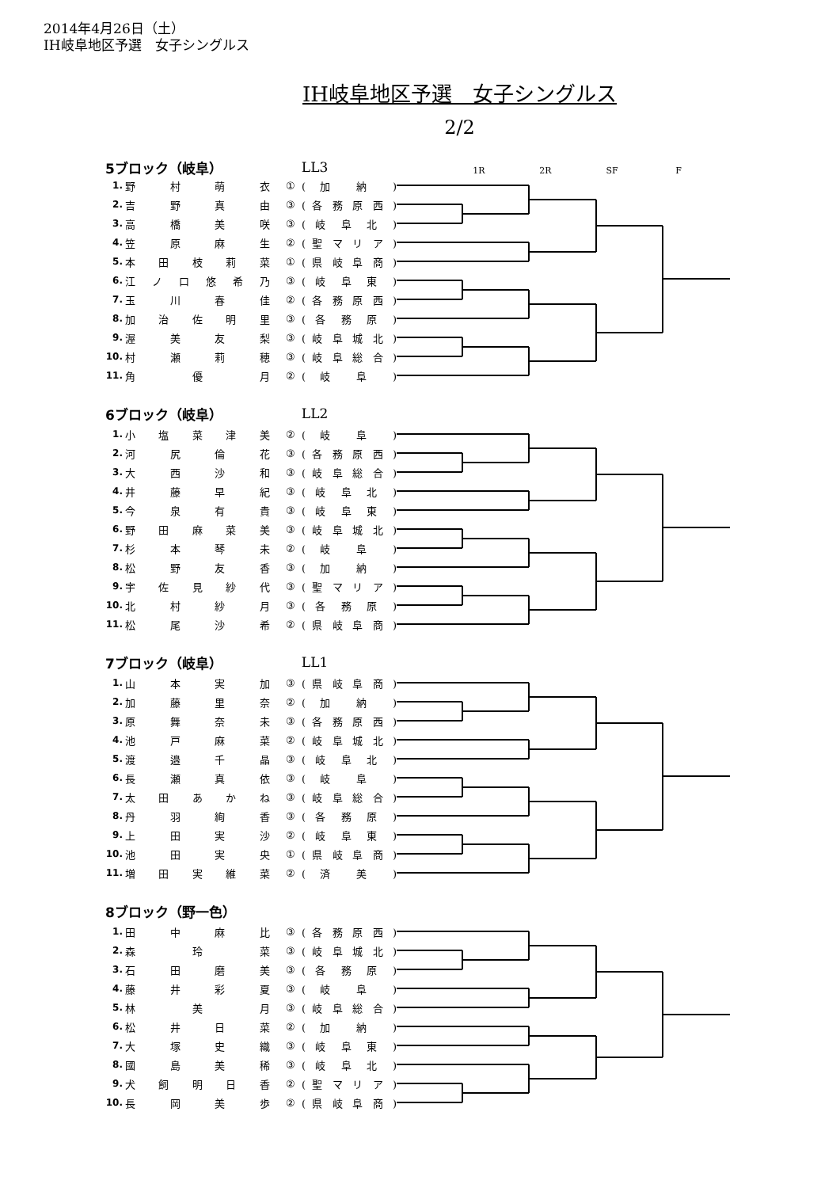2014年4月26日（土）
IH岐阜地区予選　女子シングルス
IH岐阜地区予選　女子シングルス
2/2
5ブロック（岐阜） LL3
1R 2R SF F
| 1. | 野 村 萌 衣 | ① | ( 加 納 ) |
| 2. | 吉 野 真 由 | ③ | ( 各 務 原 西 ) |
| 3. | 高 橋 美 咲 | ③ | ( 岐 阜 北 ) |
| 4. | 笠 原 麻 生 | ② | ( 聖 マ リ ア ) |
| 5. | 本 田 枝 莉 菜 | ① | ( 県 岐 阜 商 ) |
| 6. | 江 ノ 口 悠 希 乃 | ③ | ( 岐 阜 東 ) |
| 7. | 玉 川 春 佳 | ② | ( 各 務 原 西 ) |
| 8. | 加 治 佐 明 里 | ③ | ( 各 務 原 ) |
| 9. | 渥 美 友 梨 | ③ | ( 岐 阜 城 北 ) |
| 10. | 村 瀬 莉 穂 | ③ | ( 岐 阜 総 合 ) |
| 11. | 角 優 月 | ② | ( 岐 阜 ) |
6ブロック（岐阜） LL2
| 1. | 小 塩 菜 津 美 | ② | ( 岐 阜 ) |
| 2. | 河 尻 倫 花 | ③ | ( 各 務 原 西 ) |
| 3. | 大 西 沙 和 | ③ | ( 岐 阜 総 合 ) |
| 4. | 井 藤 早 紀 | ③ | ( 岐 阜 北 ) |
| 5. | 今 泉 有 貴 | ③ | ( 岐 阜 東 ) |
| 6. | 野 田 麻 菜 美 | ③ | ( 岐 阜 城 北 ) |
| 7. | 杉 本 琴 未 | ② | ( 岐 阜 ) |
| 8. | 松 野 友 香 | ③ | ( 加 納 ) |
| 9. | 宇 佐 見 紗 代 | ③ | ( 聖 マ リ ア ) |
| 10. | 北 村 紗 月 | ③ | ( 各 務 原 ) |
| 11. | 松 尾 沙 希 | ② | ( 県 岐 阜 商 ) |
7ブロック（岐阜） LL1
| 1. | 山 本 実 加 | ③ | ( 県 岐 阜 商 ) |
| 2. | 加 藤 里 奈 | ② | ( 加 納 ) |
| 3. | 原 舞 奈 未 | ③ | ( 各 務 原 西 ) |
| 4. | 池 戸 麻 菜 | ② | ( 岐 阜 城 北 ) |
| 5. | 渡 邉 千 晶 | ③ | ( 岐 阜 北 ) |
| 6. | 長 瀬 真 依 | ③ | ( 岐 阜 ) |
| 7. | 太 田 あ か ね | ③ | ( 岐 阜 総 合 ) |
| 8. | 丹 羽 絢 香 | ③ | ( 各 務 原 ) |
| 9. | 上 田 実 沙 | ② | ( 岐 阜 東 ) |
| 10. | 池 田 実 央 | ① | ( 県 岐 阜 商 ) |
| 11. | 増 田 実 維 菜 | ② | ( 済 美 ) |
8ブロック（野一色）
| 1. | 田 中 麻 比 | ③ | ( 各 務 原 西 ) |
| 2. | 森 玲 菜 | ③ | ( 岐 阜 城 北 ) |
| 3. | 石 田 磨 美 | ③ | ( 各 務 原 ) |
| 4. | 藤 井 彩 夏 | ③ | ( 岐 阜 ) |
| 5. | 林 美 月 | ③ | ( 岐 阜 総 合 ) |
| 6. | 松 井 日 菜 | ② | ( 加 納 ) |
| 7. | 大 塚 史 織 | ③ | ( 岐 阜 東 ) |
| 8. | 國 島 美 稀 | ③ | ( 岐 阜 北 ) |
| 9. | 犬 飼 明 日 香 | ② | ( 聖 マ リ ア ) |
| 10. | 長 岡 美 歩 | ② | ( 県 岐 阜 商 ) |